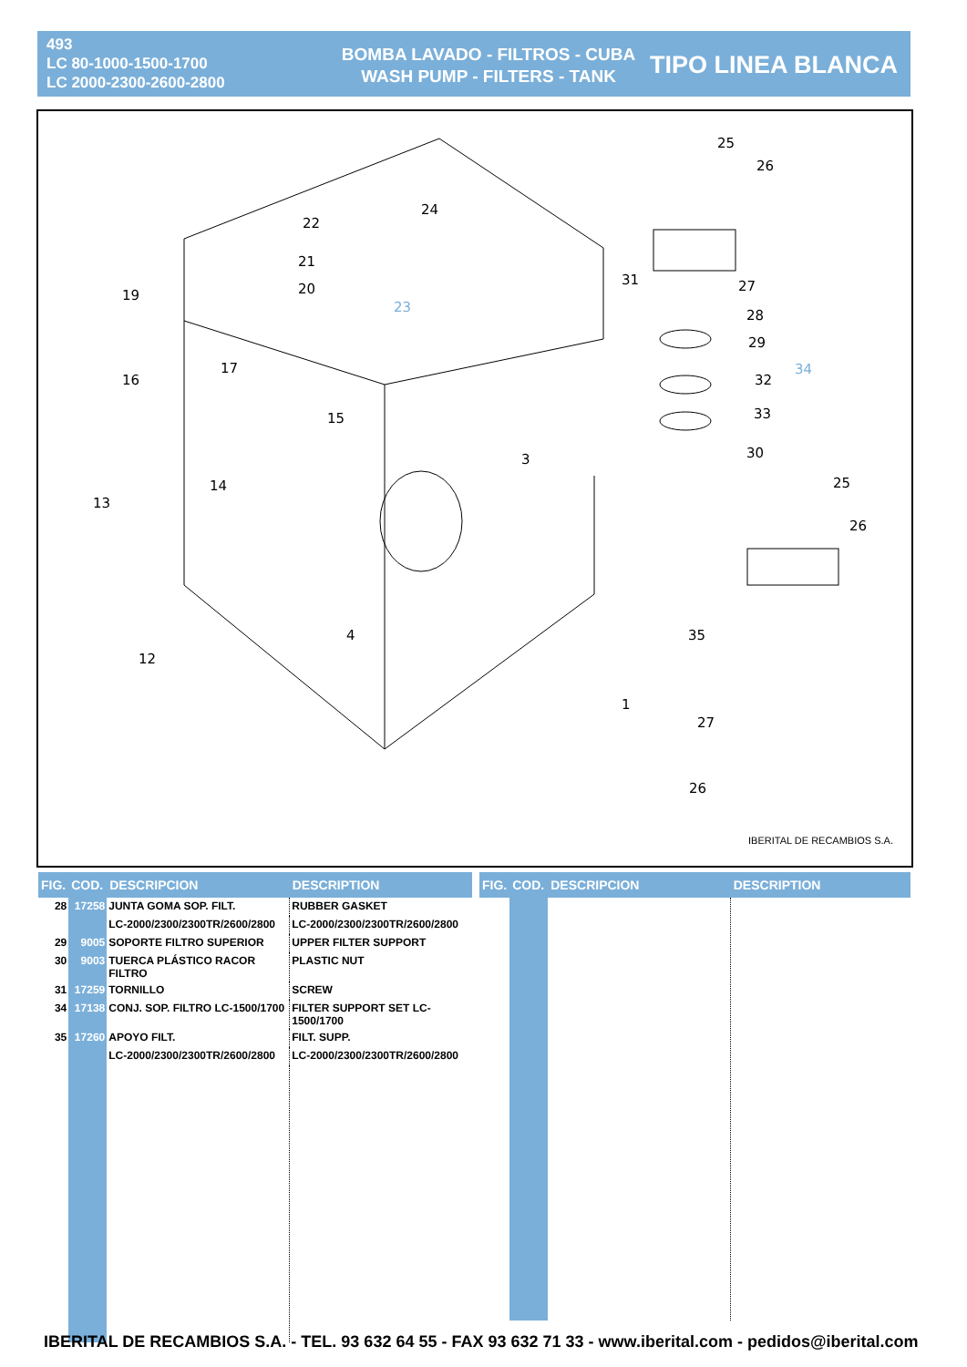493
LC 80-1000-1500-1700
LC 2000-2300-2600-2800
BOMBA LAVADO - FILTROS - CUBA
WASH PUMP - FILTERS - TANK
TIPO LINEA BLANCA
25
26
24
22
21
20
23
19
17
16
15
3
14
13
4
12
31
27
28
29
34
32
33
30
25
26
35
1
27
26
IBERITAL DE RECAMBIOS S.A.
| FIG. | COD. | DESCRIPCION | DESCRIPTION |
| --- | --- | --- | --- |
| 28 | 17258 | JUNTA GOMA SOP. FILT. | RUBBER GASKET |
| | | LC-2000/2300/2300TR/2600/2800 | LC-2000/2300/2300TR/2600/2800 |
| 29 | 9005 | SOPORTE FILTRO SUPERIOR | UPPER FILTER SUPPORT |
| 30 | 9003 | TUERCA PLÁSTICO RACOR FILTRO | PLASTIC NUT |
| 31 | 17259 | TORNILLO | SCREW |
| 34 | 17138 | CONJ. SOP. FILTRO LC-1500/1700 | FILTER SUPPORT SET LC-1500/1700 |
| 35 | 17260 | APOYO FILT. | FILT. SUPP. |
| | | LC-2000/2300/2300TR/2600/2800 | LC-2000/2300/2300TR/2600/2800 |
| FIG. | COD. | DESCRIPCION | DESCRIPTION |
| --- | --- | --- | --- |
IBERITAL DE RECAMBIOS S.A. - TEL. 93 632 64 55 - FAX 93 632 71 33 - www.iberital.com - pedidos@iberital.com